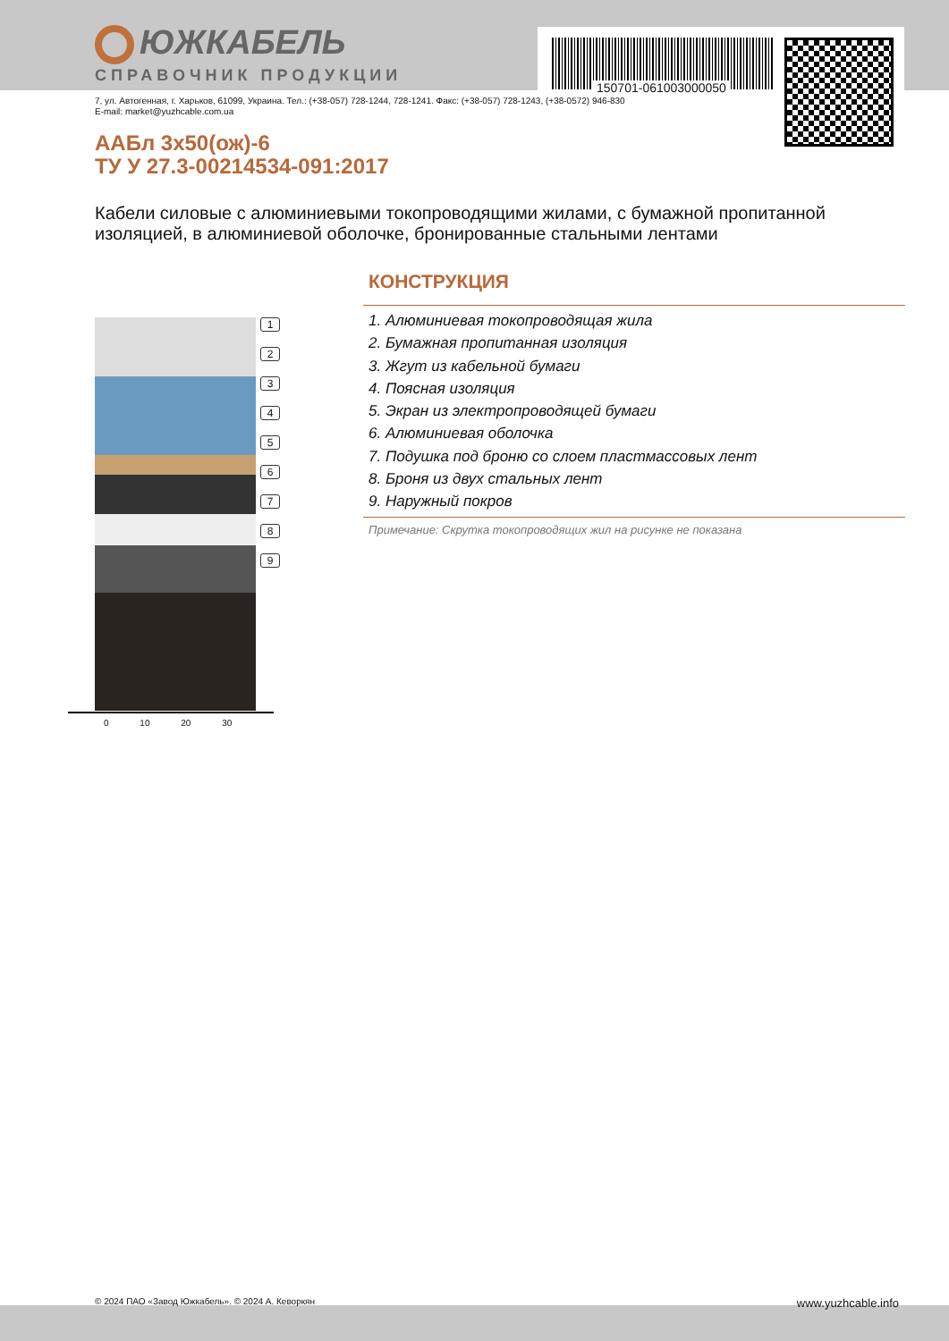150701-061003000050
ЮЖКАБЕЛЬ
СПРАВОЧНИК ПРОДУКЦИИ
7, ул. Автогенная, г. Харьков, 61099, Украина. Тел.: (+38-057) 728-1244, 728-1241. Факс: (+38-057) 728-1243, (+38-0572) 946-830
E-mail: market@yuzhcable.com.ua
ААБл 3х50(ож)-6
ТУ У 27.3-00214534-091:2017
Кабели силовые с алюминиевыми токопроводящими жилами, с бумажной пропитанной изоляцией, в алюминиевой оболочке, бронированные стальными лентами
1
2
3
4
5
6
7
8
9
0 10 20 30
КОНСТРУКЦИЯ
1. Алюминиевая токопроводящая жила
2. Бумажная пропитанная изоляция
3. Жгут из кабельной бумаги
4. Поясная изоляция
5. Экран из электропроводящей бумаги
6. Алюминиевая оболочка
7. Подушка под броню со слоем пластмассовых лент
8. Броня из двух стальных лент
9. Наружный покров
Примечание: Скрутка токопроводящих жил на рисунке не показана
© 2024 ПАО «Завод Южкабель». © 2024 А. Кеворкян www.yuzhcable.info